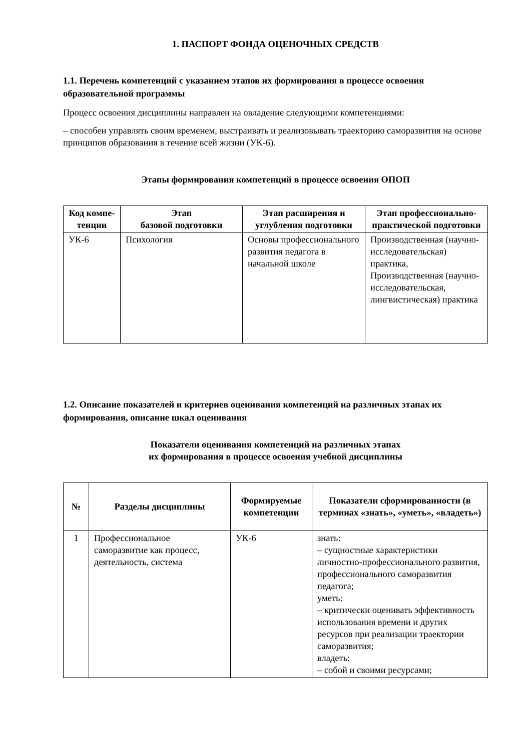1. ПАСПОРТ ФОНДА ОЦЕНОЧНЫХ СРЕДСТВ
1.1. Перечень компетенций с указанием этапов их формирования в процессе освоения образовательной программы
Процесс освоения дисциплины направлен на овладение следующими компетенциями:
– способен управлять своим временем, выстраивать и реализовывать траекторию саморазвития на основе принципов образования в течение всей жизни (УК-6).
Этапы формирования компетенций в процессе освоения ОПОП
| Код компе-тенции | Этап базовой подготовки | Этап расширения и углубления подготовки | Этап профессионально-практической подготовки |
| --- | --- | --- | --- |
| УК-6 | Психология | Основы профессионального развития педагога в начальной школе | Производственная (научно-исследовательская) практика, Производственная (научно-исследовательская, лингвистическая) практика |
1.2. Описание показателей и критериев оценивания компетенций на различных этапах их формирования, описание шкал оценивания
Показатели оценивания компетенций на различных этапах
их формирования в процессе освоения учебной дисциплины
| № | Разделы дисциплины | Формируемые компетенции | Показатели сформированности (в терминах «знать», «уметь», «владеть») |
| --- | --- | --- | --- |
| 1 | Профессиональное саморазвитие как процесс, деятельность, система | УК-6 | знать: – сущностные характеристики личностно-профессионального развития, профессионального саморазвития педагога; уметь: – критически оценивать эффективность использования времени и других ресурсов при реализации траектории саморазвития; владеть: – собой и своими ресурсами; |